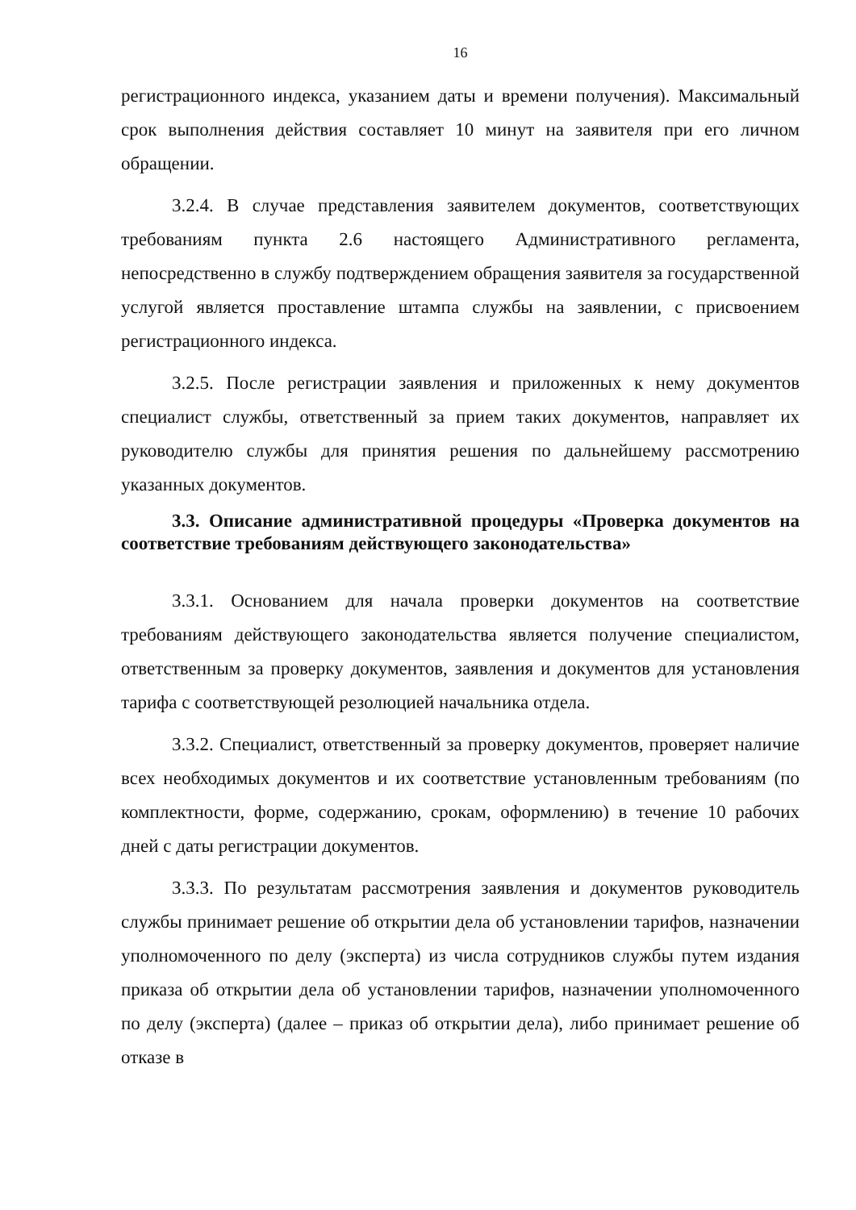16
регистрационного индекса, указанием даты и времени получения). Максимальный срок выполнения действия составляет 10 минут на заявителя при его личном обращении.
3.2.4. В случае представления заявителем документов, соответствующих требованиям пункта 2.6 настоящего Административного регламента, непосредственно в службу подтверждением обращения заявителя за государственной услугой является проставление штампа службы на заявлении, с присвоением регистрационного индекса.
3.2.5. После регистрации заявления и приложенных к нему документов специалист службы, ответственный за прием таких документов, направляет их руководителю службы для принятия решения по дальнейшему рассмотрению указанных документов.
3.3. Описание административной процедуры «Проверка документов на соответствие требованиям действующего законодательства»
3.3.1. Основанием для начала проверки документов на соответствие требованиям действующего законодательства является получение специалистом, ответственным за проверку документов, заявления и документов для установления тарифа с соответствующей резолюцией начальника отдела.
3.3.2. Специалист, ответственный за проверку документов, проверяет наличие всех необходимых документов и их соответствие установленным требованиям (по комплектности, форме, содержанию, срокам, оформлению) в течение 10 рабочих дней с даты регистрации документов.
3.3.3. По результатам рассмотрения заявления и документов руководитель службы принимает решение об открытии дела об установлении тарифов, назначении уполномоченного по делу (эксперта) из числа сотрудников службы путем издания приказа об открытии дела об установлении тарифов, назначении уполномоченного по делу (эксперта) (далее – приказ об открытии дела), либо принимает решение об отказе в